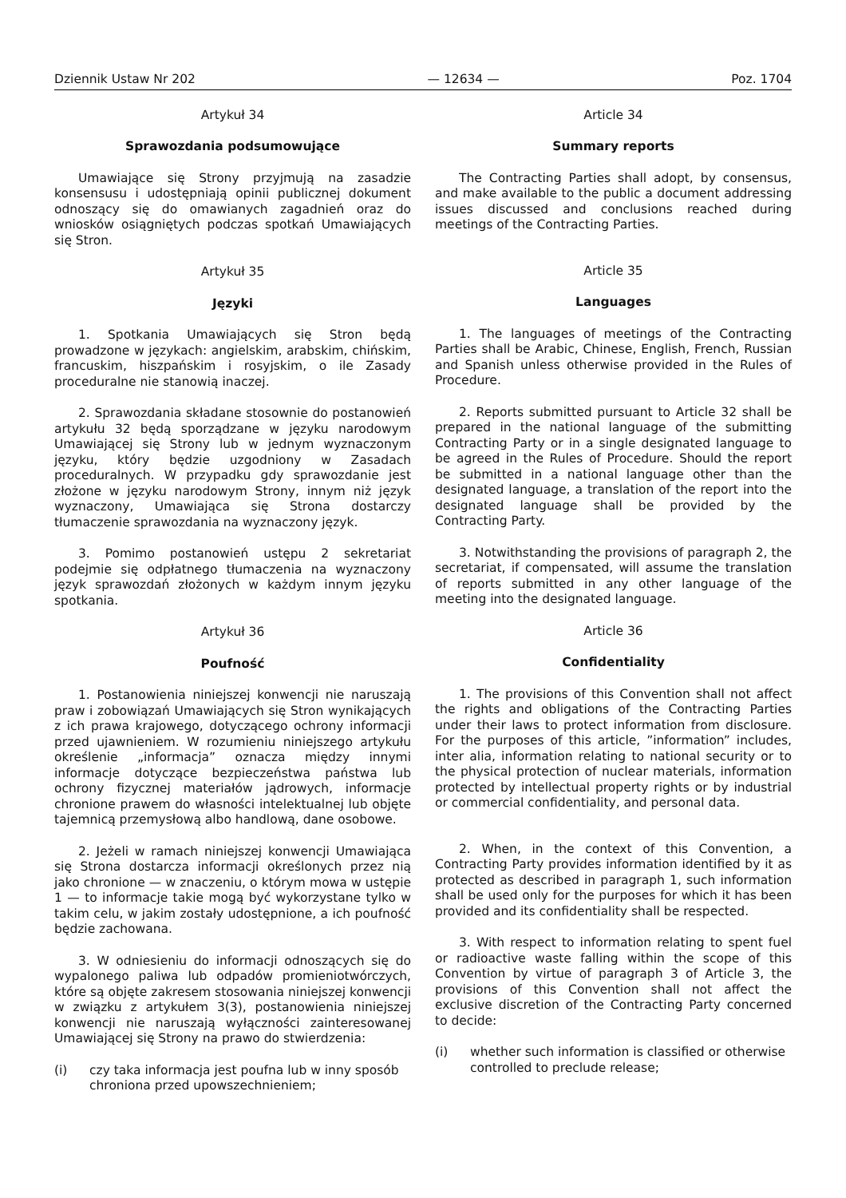Dziennik Ustaw Nr 202 — 12634 — Poz. 1704
Artykuł 34
Sprawozdania podsumowujące
Umawiające się Strony przyjmują na zasadzie konsensusu i udostępniają opinii publicznej dokument odnoszący się do omawianych zagadnień oraz do wniosków osiągniętych podczas spotkań Umawiających się Stron.
Artykuł 35
Języki
1. Spotkania Umawiających się Stron będą prowadzone w językach: angielskim, arabskim, chińskim, francuskim, hiszpańskim i rosyjskim, o ile Zasady proceduralne nie stanowią inaczej.
2. Sprawozdania składane stosownie do postanowień artykułu 32 będą sporządzane w języku narodowym Umawiającej się Strony lub w jednym wyznaczonym języku, który będzie uzgodniony w Zasadach proceduralnych. W przypadku gdy sprawozdanie jest złożone w języku narodowym Strony, innym niż język wyznaczony, Umawiająca się Strona dostarczy tłumaczenie sprawozdania na wyznaczony język.
3. Pomimo postanowień ustępu 2 sekretariat podejmie się odpłatnego tłumaczenia na wyznaczony język sprawozdań złożonych w każdym innym języku spotkania.
Artykuł 36
Poufność
1. Postanowienia niniejszej konwencji nie naruszają praw i zobowiązań Umawiających się Stron wynikających z ich prawa krajowego, dotyczącego ochrony informacji przed ujawnieniem. W rozumieniu niniejszego artykułu określenie „informacja” oznacza między innymi informacje dotyczące bezpieczeństwa państwa lub ochrony fizycznej materiałów jądrowych, informacje chronione prawem do własności intelektualnej lub objęte tajemnicą przemysłową albo handlową, dane osobowe.
2. Jeżeli w ramach niniejszej konwencji Umawiająca się Strona dostarcza informacji określonych przez nią jako chronione — w znaczeniu, o którym mowa w ustępie 1 — to informacje takie mogą być wykorzystane tylko w takim celu, w jakim zostały udostępnione, a ich poufność będzie zachowana.
3. W odniesieniu do informacji odnoszących się do wypalonego paliwa lub odpadów promieniotwórczych, które są objęte zakresem stosowania niniejszej konwencji w związku z artykułem 3(3), postanowienia niniejszej konwencji nie naruszają wyłączności zainteresowanej Umawiającej się Strony na prawo do stwierdzenia:
(i) czy taka informacja jest poufna lub w inny sposób chroniona przed upowszechnieniem;
Article 34
Summary reports
The Contracting Parties shall adopt, by consensus, and make available to the public a document addressing issues discussed and conclusions reached during meetings of the Contracting Parties.
Article 35
Languages
1. The languages of meetings of the Contracting Parties shall be Arabic, Chinese, English, French, Russian and Spanish unless otherwise provided in the Rules of Procedure.
2. Reports submitted pursuant to Article 32 shall be prepared in the national language of the submitting Contracting Party or in a single designated language to be agreed in the Rules of Procedure. Should the report be submitted in a national language other than the designated language, a translation of the report into the designated language shall be provided by the Contracting Party.
3. Notwithstanding the provisions of paragraph 2, the secretariat, if compensated, will assume the translation of reports submitted in any other language of the meeting into the designated language.
Article 36
Confidentiality
1. The provisions of this Convention shall not affect the rights and obligations of the Contracting Parties under their laws to protect information from disclosure. For the purposes of this article, ”information” includes, inter alia, information relating to national security or to the physical protection of nuclear materials, information protected by intellectual property rights or by industrial or commercial confidentiality, and personal data.
2. When, in the context of this Convention, a Contracting Party provides information identified by it as protected as described in paragraph 1, such information shall be used only for the purposes for which it has been provided and its confidentiality shall be respected.
3. With respect to information relating to spent fuel or radioactive waste falling within the scope of this Convention by virtue of paragraph 3 of Article 3, the provisions of this Convention shall not affect the exclusive discretion of the Contracting Party concerned to decide:
(i) whether such information is classified or otherwise controlled to preclude release;